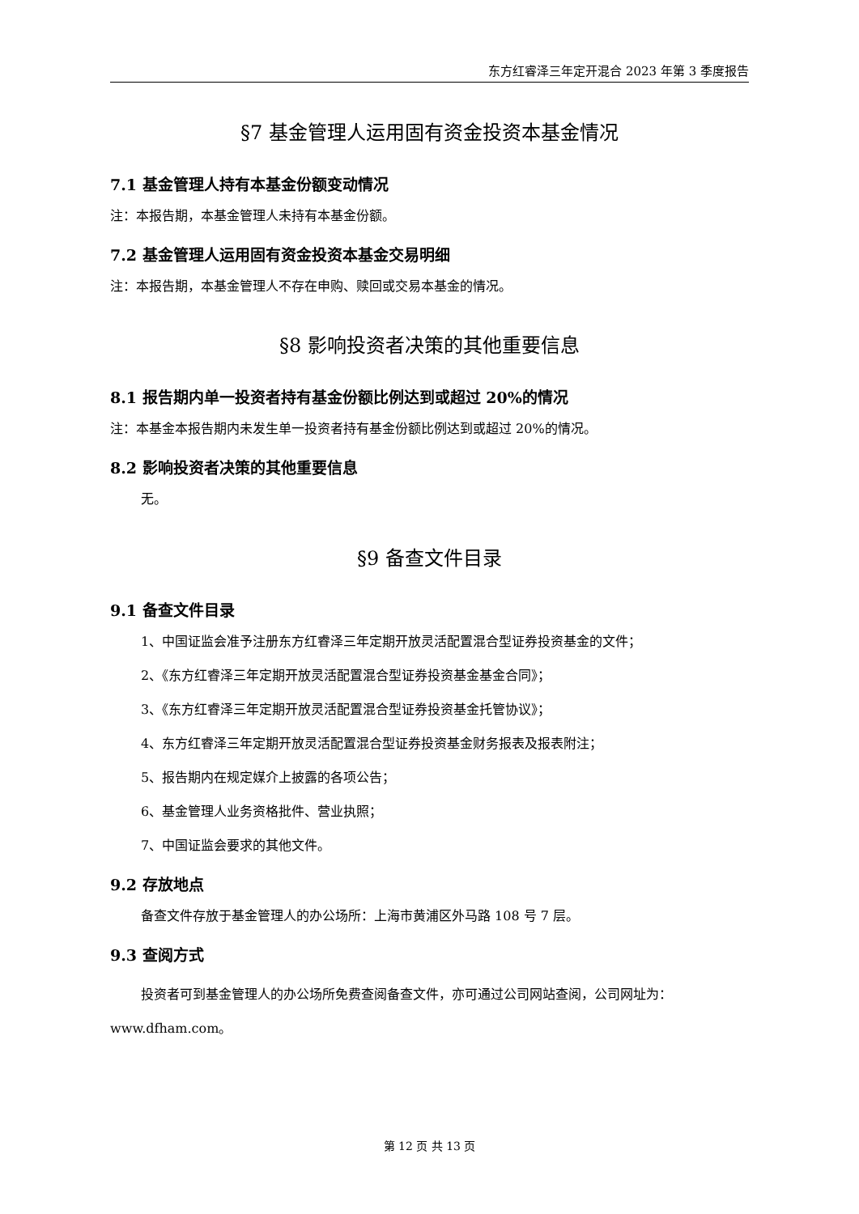东方红睿泽三年定开混合 2023 年第 3 季度报告
§7 基金管理人运用固有资金投资本基金情况
7.1 基金管理人持有本基金份额变动情况
注：本报告期，本基金管理人未持有本基金份额。
7.2 基金管理人运用固有资金投资本基金交易明细
注：本报告期，本基金管理人不存在申购、赎回或交易本基金的情况。
§8 影响投资者决策的其他重要信息
8.1 报告期内单一投资者持有基金份额比例达到或超过 20%的情况
注：本基金本报告期内未发生单一投资者持有基金份额比例达到或超过 20%的情况。
8.2 影响投资者决策的其他重要信息
无。
§9 备查文件目录
9.1 备查文件目录
1、中国证监会准予注册东方红睿泽三年定期开放灵活配置混合型证券投资基金的文件；
2、《东方红睿泽三年定期开放灵活配置混合型证券投资基金基金合同》；
3、《东方红睿泽三年定期开放灵活配置混合型证券投资基金托管协议》；
4、东方红睿泽三年定期开放灵活配置混合型证券投资基金财务报表及报表附注；
5、报告期内在规定媒介上披露的各项公告；
6、基金管理人业务资格批件、营业执照；
7、中国证监会要求的其他文件。
9.2 存放地点
备查文件存放于基金管理人的办公场所：上海市黄浦区外马路 108 号 7 层。
9.3 查阅方式
投资者可到基金管理人的办公场所免费查阅备查文件，亦可通过公司网站查阅，公司网址为：www.dfham.com。
第 12 页 共 13 页